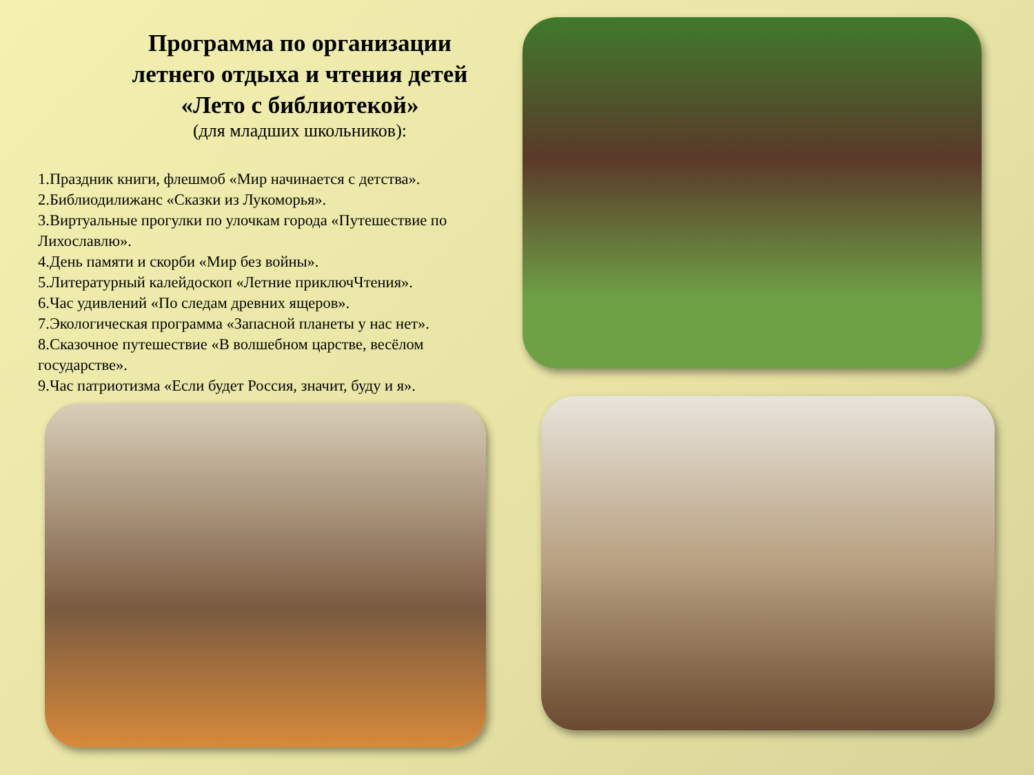Программа по организации
летнего отдыха и чтения детей
«Лето с библиотекой»
(для младших школьников):
1.Праздник книги, флешмоб «Мир начинается с детства».
2.Библиодилижанс «Сказки из Лукоморья».
3.Виртуальные прогулки по улочкам города «Путешествие по Лихославлю».
4.День памяти и скорби «Мир без войны».
5.Литературный калейдоскоп «Летние приключЧтения».
6.Час удивлений «По следам древних ящеров».
7.Экологическая программа «Запасной планеты у нас нет».
8.Сказочное путешествие «В волшебном царстве, весёлом государстве».
9.Час патриотизма «Если будет Россия, значит, буду и я».